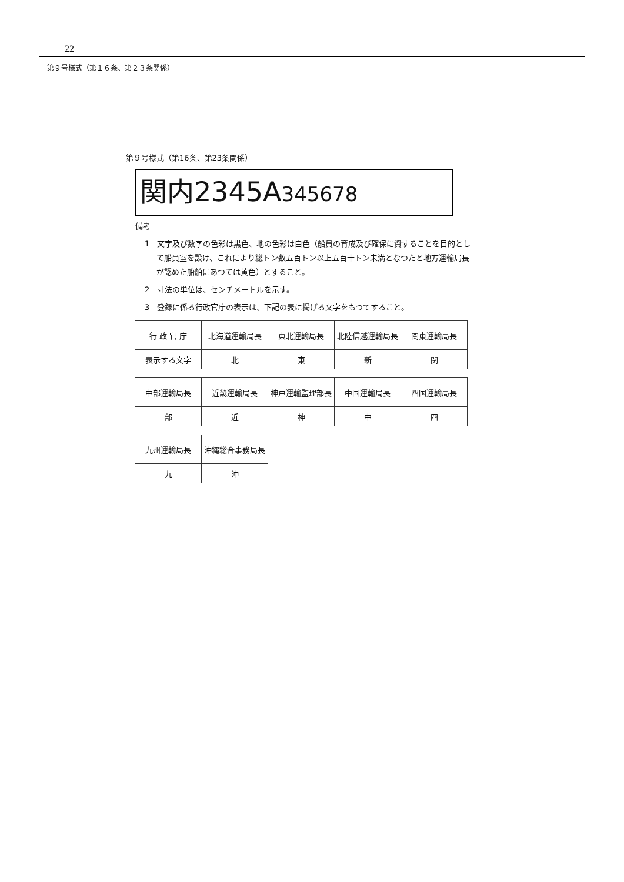22
第９号様式（第１６条、第２３条関係）
第９号様式（第16条、第23条関係）
関内2345A345678
備考
1　文字及び数字の色彩は黒色、地の色彩は白色（船員の育成及び確保に資することを目的として船員室を設け、これにより総トン数五百トン以上五百十トン未満となつたと地方運輸局長が認めた船舶にあつては黄色）とすること。
2　寸法の単位は、センチメートルを示す。
3　登録に係る行政官庁の表示は、下記の表に掲げる文字をもつてすること。
| 行 政 官 庁 | 北海道運輸局長 | 東北運輸局長 | 北陸信越運輸局長 | 関東運輸局長 |
| 表示する文字 | 北 | 東 | 新 | 関 |
| 中部運輸局長 | 近畿運輸局長 | 神戸運輸監理部長 | 中国運輸局長 | 四国運輸局長 |
| 部 | 近 | 神 | 中 | 四 |
| 九州運輸局長 | 沖縄総合事務局長 |
| 九 | 沖 |